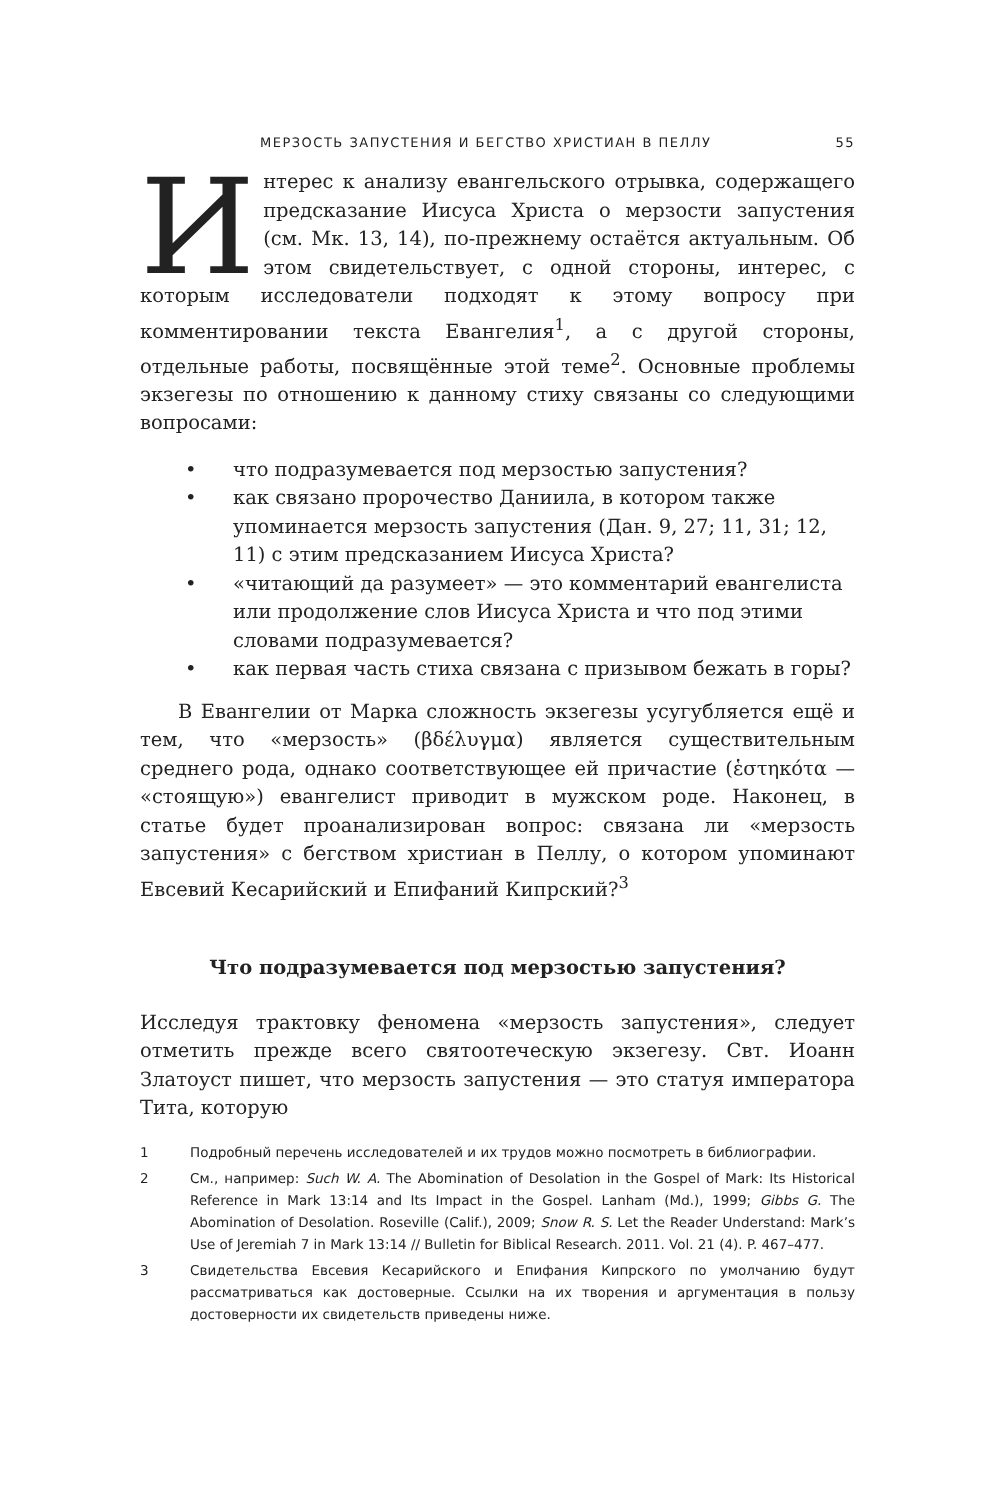МЕРЗОСТЬ ЗАПУСТЕНИЯ И БЕГСТВО ХРИСТИАН В ПЕЛЛУ 55
Интерес к анализу евангельского отрывка, содержащего предсказание Иисуса Христа о мерзости запустения (см. Мк. 13, 14), по-прежнему остаётся актуальным. Об этом свидетельствует, с одной стороны, интерес, с которым исследователи подходят к этому вопросу при комментировании текста Евангелия<sup>1</sup>, а с другой стороны, отдельные работы, посвящённые этой теме<sup>2</sup>. Основные проблемы экзегезы по отношению к данному стиху связаны со следующими вопросами:
• что подразумевается под мерзостью запустения?
• как связано пророчество Даниила, в котором также упоминается мерзость запустения (Дан. 9, 27; 11, 31; 12, 11) с этим предсказанием Иисуса Христа?
• «читающий да разумеет» — это комментарий евангелиста или продолжение слов Иисуса Христа и что под этими словами подразумевается?
• как первая часть стиха связана с призывом бежать в горы?
В Евангелии от Марка сложность экзегезы усугубляется ещё и тем, что «мерзость» (βδέλυγμα) является существительным среднего рода, однако соответствующее ей причастие (ἑστηκότα — «стоящую») евангелист приводит в мужском роде. Наконец, в статье будет проанализирован вопрос: связана ли «мерзость запустения» с бегством христиан в Пеллу, о котором упоминают Евсевий Кесарийский и Епифаний Кипрский?<sup>3</sup>
Что подразумевается под мерзостью запустения?
Исследуя трактовку феномена «мерзость запустения», следует отметить прежде всего святоотеческую экзегезу. Свт. Иоанн Златоуст пишет, что мерзость запустения — это статуя императора Тита, которую
1 Подробный перечень исследователей и их трудов можно посмотреть в библиографии.
2 См., например: Such W. A. The Abomination of Desolation in the Gospel of Mark: Its Historical Reference in Mark 13:14 and Its Impact in the Gospel. Lanham (Md.), 1999; Gibbs G. The Abomination of Desolation. Roseville (Calif.), 2009; Snow R. S. Let the Reader Understand: Mark’s Use of Jeremiah 7 in Mark 13:14 // Bulletin for Biblical Research. 2011. Vol. 21 (4). P. 467–477.
3 Свидетельства Евсевия Кесарийского и Епифания Кипрского по умолчанию будут рассматриваться как достоверные. Ссылки на их творения и аргументация в пользу достоверности их свидетельств приведены ниже.